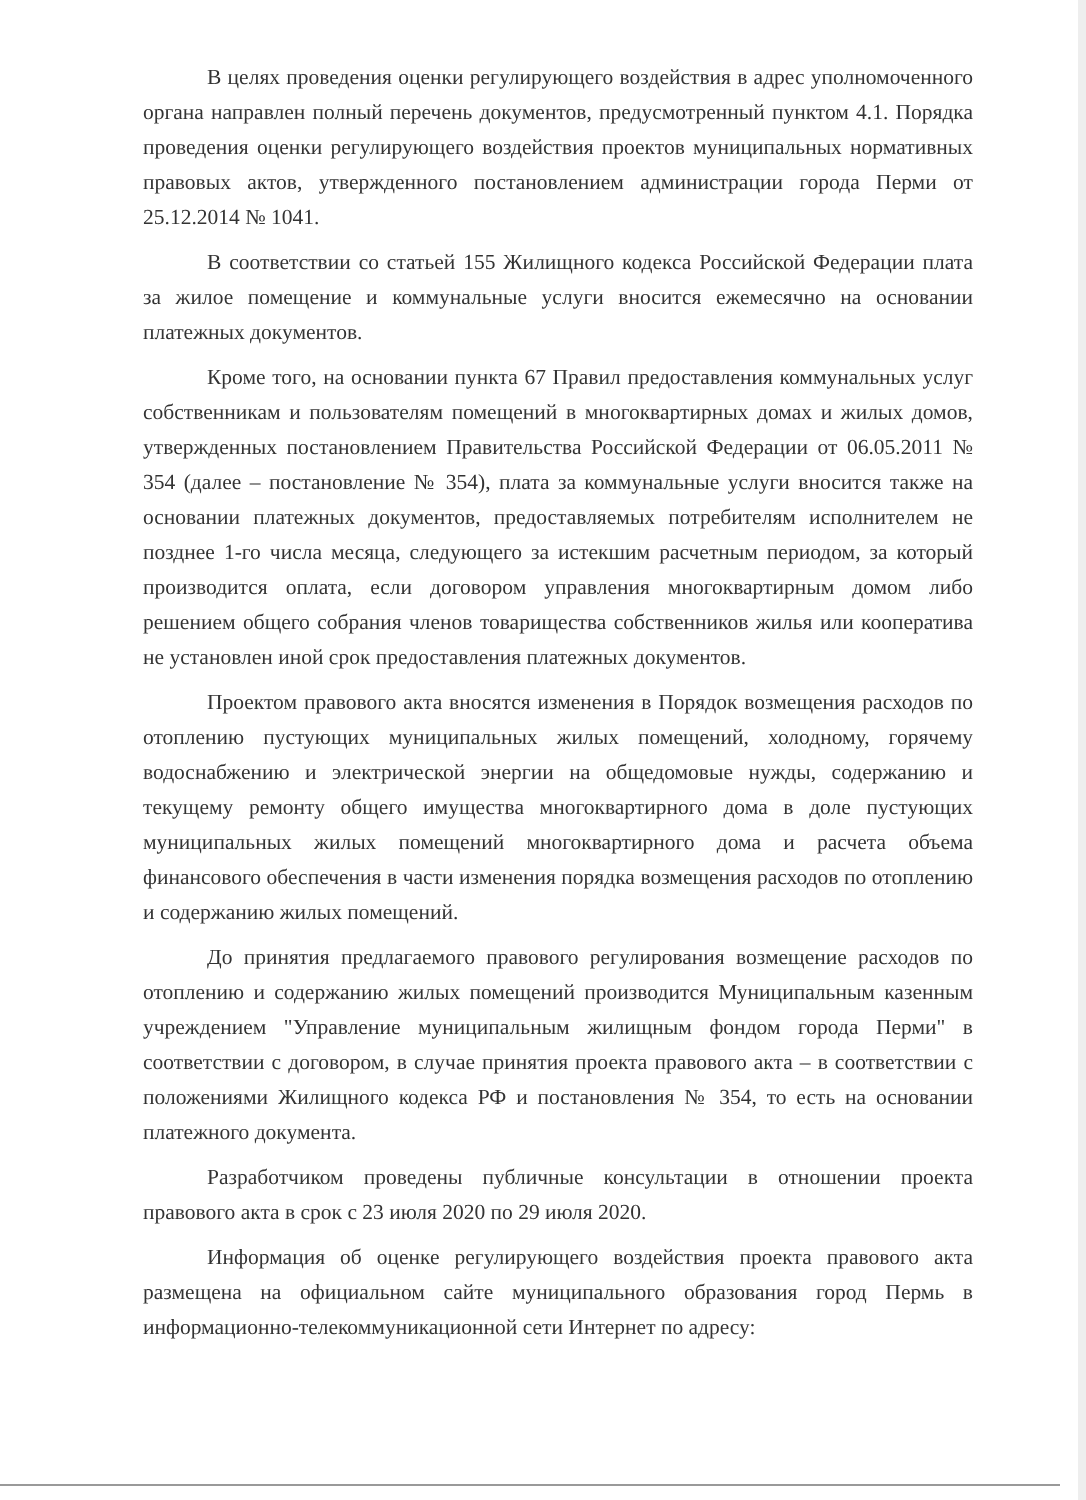В целях проведения оценки регулирующего воздействия в адрес уполномоченного органа направлен полный перечень документов, предусмотренный пунктом 4.1. Порядка проведения оценки регулирующего воздействия проектов муниципальных нормативных правовых актов, утвержденного постановлением администрации города Перми от 25.12.2014 № 1041.
В соответствии со статьей 155 Жилищного кодекса Российской Федерации плата за жилое помещение и коммунальные услуги вносится ежемесячно на основании платежных документов.
Кроме того, на основании пункта 67 Правил предоставления коммунальных услуг собственникам и пользователям помещений в многоквартирных домах и жилых домов, утвержденных постановлением Правительства Российской Федерации от 06.05.2011 № 354 (далее – постановление № 354), плата за коммунальные услуги вносится также на основании платежных документов, предоставляемых потребителям исполнителем не позднее 1-го числа месяца, следующего за истекшим расчетным периодом, за который производится оплата, если договором управления многоквартирным домом либо решением общего собрания членов товарищества собственников жилья или кооператива не установлен иной срок предоставления платежных документов.
Проектом правового акта вносятся изменения в Порядок возмещения расходов по отоплению пустующих муниципальных жилых помещений, холодному, горячему водоснабжению и электрической энергии на общедомовые нужды, содержанию и текущему ремонту общего имущества многоквартирного дома в доле пустующих муниципальных жилых помещений многоквартирного дома и расчета объема финансового обеспечения в части изменения порядка возмещения расходов по отоплению и содержанию жилых помещений.
До принятия предлагаемого правового регулирования возмещение расходов по отоплению и содержанию жилых помещений производится Муниципальным казенным учреждением "Управление муниципальным жилищным фондом города Перми" в соответствии с договором, в случае принятия проекта правового акта – в соответствии с положениями Жилищного кодекса РФ и постановления № 354, то есть на основании платежного документа.
Разработчиком проведены публичные консультации в отношении проекта правового акта в срок с 23 июля 2020 по 29 июля 2020.
Информация об оценке регулирующего воздействия проекта правового акта размещена на официальном сайте муниципального образования город Пермь в информационно-телекоммуникационной сети Интернет по адресу: